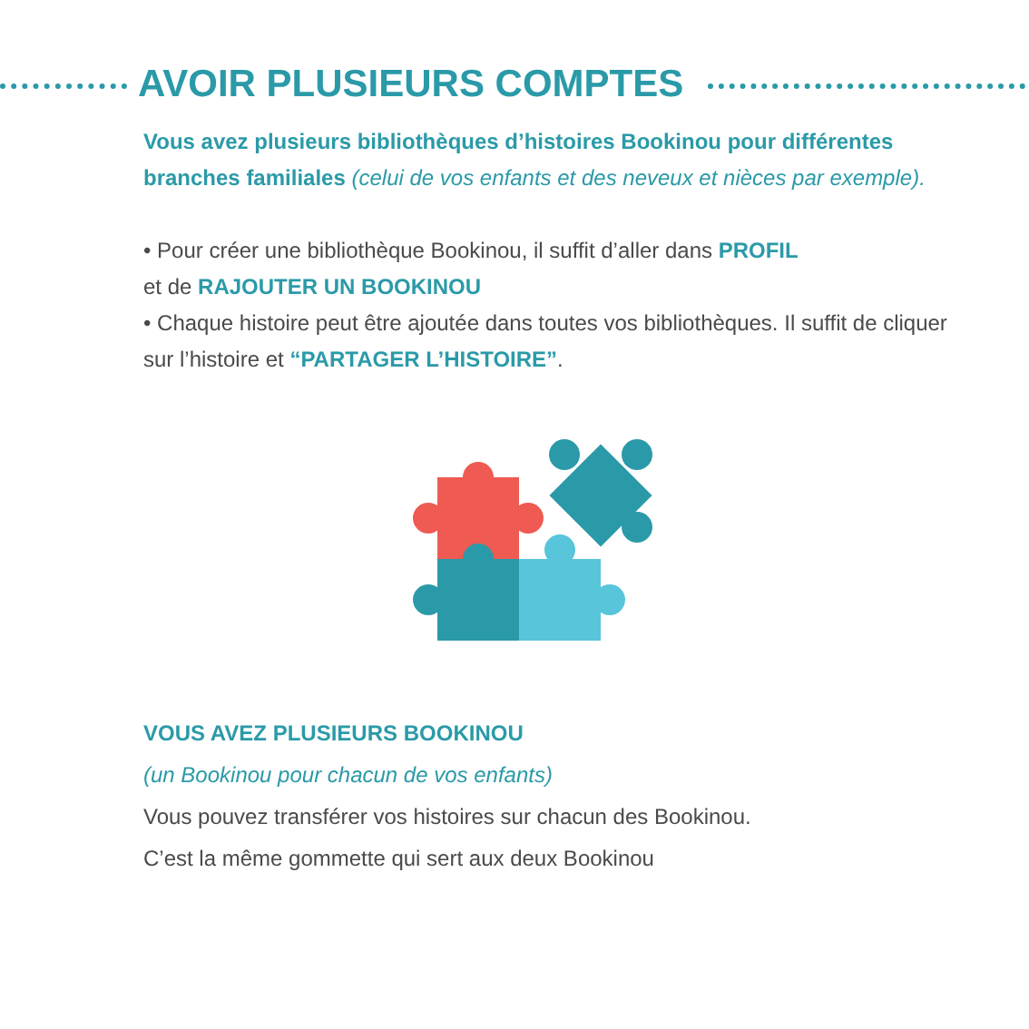AVOIR PLUSIEURS COMPTES
Vous avez plusieurs bibliothèques d’histoires Bookinou pour différentes branches familiales (celui de vos enfants et des neveux et nièces par exemple).
• Pour créer une bibliothèque Bookinou, il suffit d’aller dans PROFIL
et de RAJOUTER UN BOOKINOU
• Chaque histoire peut être ajoutée dans toutes vos bibliothèques. Il suffit de cliquer sur l’histoire et “PARTAGER L’HISTOIRE”.
VOUS AVEZ PLUSIEURS BOOKINOU
(un Bookinou pour chacun de vos enfants)
Vous pouvez transférer vos histoires sur chacun des Bookinou.
C’est la même gommette qui sert aux deux Bookinou